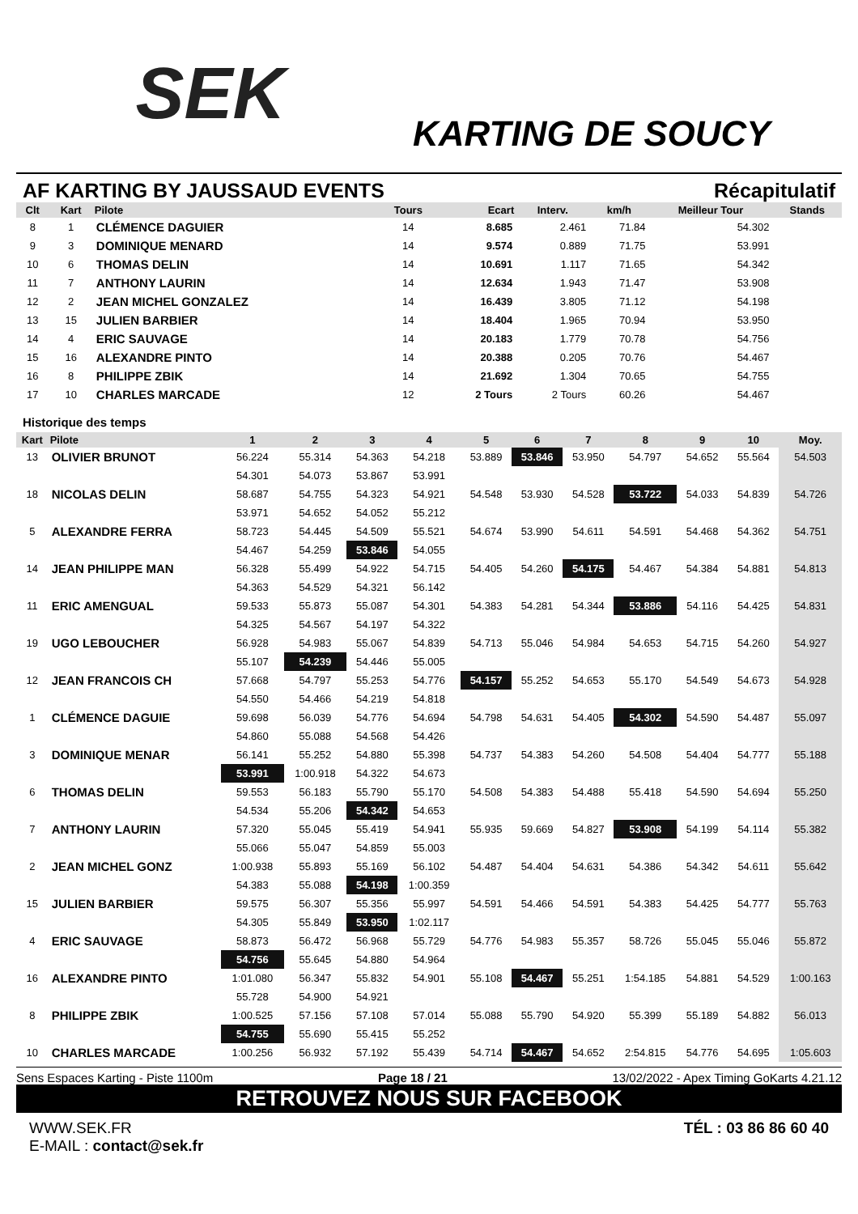SEK
KARTING DE SOUCY
AF KARTING BY JAUSSAUD EVENTS Récapitulatif
| Clt | Kart | Pilote | Tours | Ecart | Interv. | km/h | Meilleur Tour | Stands |
| --- | --- | --- | --- | --- | --- | --- | --- | --- |
| 8 | 1 | CLÉMENCE DAGUIER | 14 | 8.685 | 2.461 | 71.84 | 54.302 | |
| 9 | 3 | DOMINIQUE MENARD | 14 | 9.574 | 0.889 | 71.75 | 53.991 | |
| 10 | 6 | THOMAS DELIN | 14 | 10.691 | 1.117 | 71.65 | 54.342 | |
| 11 | 7 | ANTHONY LAURIN | 14 | 12.634 | 1.943 | 71.47 | 53.908 | |
| 12 | 2 | JEAN MICHEL GONZALEZ | 14 | 16.439 | 3.805 | 71.12 | 54.198 | |
| 13 | 15 | JULIEN BARBIER | 14 | 18.404 | 1.965 | 70.94 | 53.950 | |
| 14 | 4 | ERIC SAUVAGE | 14 | 20.183 | 1.779 | 70.78 | 54.756 | |
| 15 | 16 | ALEXANDRE PINTO | 14 | 20.388 | 0.205 | 70.76 | 54.467 | |
| 16 | 8 | PHILIPPE ZBIK | 14 | 21.692 | 1.304 | 70.65 | 54.755 | |
| 17 | 10 | CHARLES MARCADE | 12 | 2 Tours | 2 Tours | 60.26 | 54.467 | |
Historique des temps
| Kart | Pilote | 1 | 2 | 3 | 4 | 5 | 6 | 7 | 8 | 9 | 10 | Moy. |
| --- | --- | --- | --- | --- | --- | --- | --- | --- | --- | --- | --- | --- |
| 13 | OLIVIER BRUNOT | 56.224 | 55.314 | 54.363 | 54.218 | 53.889 | 53.846 | 53.950 | 54.797 | 54.652 | 55.564 | 54.503 |
| | | 54.301 | 54.073 | 53.867 | 53.991 | | | | | | | |
| 18 | NICOLAS DELIN | 58.687 | 54.755 | 54.323 | 54.921 | 54.548 | 53.930 | 54.528 | 53.722 | 54.033 | 54.839 | 54.726 |
| | | 53.971 | 54.652 | 54.052 | 55.212 | | | | | | | |
| 5 | ALEXANDRE FERRA | 58.723 | 54.445 | 54.509 | 55.521 | 54.674 | 53.990 | 54.611 | 54.591 | 54.468 | 54.362 | 54.751 |
| | | 54.467 | 54.259 | 53.846 | 54.055 | | | | | | | |
| 14 | JEAN PHILIPPE MAN | 56.328 | 55.499 | 54.922 | 54.715 | 54.405 | 54.260 | 54.175 | 54.467 | 54.384 | 54.881 | 54.813 |
| | | 54.363 | 54.529 | 54.321 | 56.142 | | | | | | | |
| 11 | ERIC AMENGUAL | 59.533 | 55.873 | 55.087 | 54.301 | 54.383 | 54.281 | 54.344 | 53.886 | 54.116 | 54.425 | 54.831 |
| | | 54.325 | 54.567 | 54.197 | 54.322 | | | | | | | |
| 19 | UGO LEBOUCHER | 56.928 | 54.983 | 55.067 | 54.839 | 54.713 | 55.046 | 54.984 | 54.653 | 54.715 | 54.260 | 54.927 |
| | | 55.107 | 54.239 | 54.446 | 55.005 | | | | | | | |
| 12 | JEAN FRANCOIS CH | 57.668 | 54.797 | 55.253 | 54.776 | 54.157 | 55.252 | 54.653 | 55.170 | 54.549 | 54.673 | 54.928 |
| | | 54.550 | 54.466 | 54.219 | 54.818 | | | | | | | |
| 1 | CLÉMENCE DAGUIE | 59.698 | 56.039 | 54.776 | 54.694 | 54.798 | 54.631 | 54.405 | 54.302 | 54.590 | 54.487 | 55.097 |
| | | 54.860 | 55.088 | 54.568 | 54.426 | | | | | | | |
| 3 | DOMINIQUE MENAR | 56.141 | 55.252 | 54.880 | 55.398 | 54.737 | 54.383 | 54.260 | 54.508 | 54.404 | 54.777 | 55.188 |
| | | 53.991 | 1:00.918 | 54.322 | 54.673 | | | | | | | |
| 6 | THOMAS DELIN | 59.553 | 56.183 | 55.790 | 55.170 | 54.508 | 54.383 | 54.488 | 55.418 | 54.590 | 54.694 | 55.250 |
| | | 54.534 | 55.206 | 54.342 | 54.653 | | | | | | | |
| 7 | ANTHONY LAURIN | 57.320 | 55.045 | 55.419 | 54.941 | 55.935 | 59.669 | 54.827 | 53.908 | 54.199 | 54.114 | 55.382 |
| | | 55.066 | 55.047 | 54.859 | 55.003 | | | | | | | |
| 2 | JEAN MICHEL GONZ | 1:00.938 | 55.893 | 55.169 | 56.102 | 54.487 | 54.404 | 54.631 | 54.386 | 54.342 | 54.611 | 55.642 |
| | | 54.383 | 55.088 | 54.198 | 1:00.359 | | | | | | | |
| 15 | JULIEN BARBIER | 59.575 | 56.307 | 55.356 | 55.997 | 54.591 | 54.466 | 54.591 | 54.383 | 54.425 | 54.777 | 55.763 |
| | | 54.305 | 55.849 | 53.950 | 1:02.117 | | | | | | | |
| 4 | ERIC SAUVAGE | 58.873 | 56.472 | 56.968 | 55.729 | 54.776 | 54.983 | 55.357 | 58.726 | 55.045 | 55.046 | 55.872 |
| | | 54.756 | 55.645 | 54.880 | 54.964 | | | | | | | |
| 16 | ALEXANDRE PINTO | 1:01.080 | 56.347 | 55.832 | 54.901 | 55.108 | 54.467 | 55.251 | 1:54.185 | 54.881 | 54.529 | 1:00.163 |
| | | 55.728 | 54.900 | 54.921 | | | | | | | | |
| 8 | PHILIPPE ZBIK | 1:00.525 | 57.156 | 57.108 | 57.014 | 55.088 | 55.790 | 54.920 | 55.399 | 55.189 | 54.882 | 56.013 |
| | | 54.755 | 55.690 | 55.415 | 55.252 | | | | | | | |
| 10 | CHARLES MARCADE | 1:00.256 | 56.932 | 57.192 | 55.439 | 54.714 | 54.467 | 54.652 | 2:54.815 | 54.776 | 54.695 | 1:05.603 |
Sens Espaces Karting - Piste 1100m Page 18 / 21 13/02/2022 - Apex Timing GoKarts 4.21.12
RETROUVEZ NOUS SUR FACEBOOK
WWW.SEK.FR
E-MAIL : contact@sek.fr
TÉL : 03 86 86 60 40